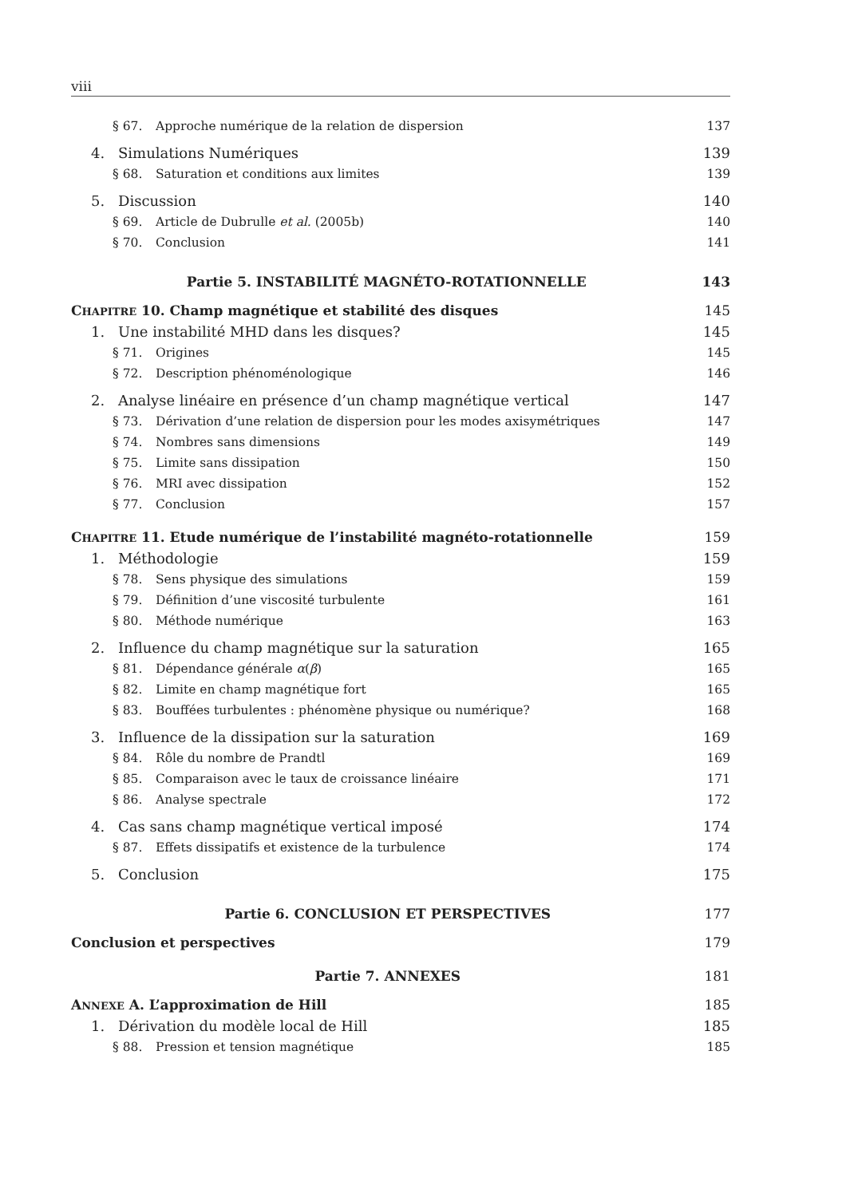viii
§ 67. Approche numérique de la relation de dispersion 137
4. Simulations Numériques 139
§ 68. Saturation et conditions aux limites 139
5. Discussion 140
§ 69. Article de Dubrulle et al. (2005b) 140
§ 70. Conclusion 141
Partie 5. INSTABILITÉ MAGNÉTO-ROTATIONNELLE 143
CHAPITRE 10. Champ magnétique et stabilité des disques 145
1. Une instabilité MHD dans les disques? 145
§ 71. Origines 145
§ 72. Description phénoménologique 146
2. Analyse linéaire en présence d’un champ magnétique vertical 147
§ 73. Dérivation d’une relation de dispersion pour les modes axisymétriques 147
§ 74. Nombres sans dimensions 149
§ 75. Limite sans dissipation 150
§ 76. MRI avec dissipation 152
§ 77. Conclusion 157
CHAPITRE 11. Etude numérique de l’instabilité magnéto-rotationnelle 159
1. Méthodologie 159
§ 78. Sens physique des simulations 159
§ 79. Définition d’une viscosité turbulente 161
§ 80. Méthode numérique 163
2. Influence du champ magnétique sur la saturation 165
§ 81. Dépendance générale α(β) 165
§ 82. Limite en champ magnétique fort 165
§ 83. Bouffées turbulentes : phénomène physique ou numérique? 168
3. Influence de la dissipation sur la saturation 169
§ 84. Rôle du nombre de Prandtl 169
§ 85. Comparaison avec le taux de croissance linéaire 171
§ 86. Analyse spectrale 172
4. Cas sans champ magnétique vertical imposé 174
§ 87. Effets dissipatifs et existence de la turbulence 174
5. Conclusion 175
Partie 6. CONCLUSION ET PERSPECTIVES 177
Conclusion et perspectives 179
Partie 7. ANNEXES 181
ANNEXE A. L’approximation de Hill 185
1. Dérivation du modèle local de Hill 185
§ 88. Pression et tension magnétique 185